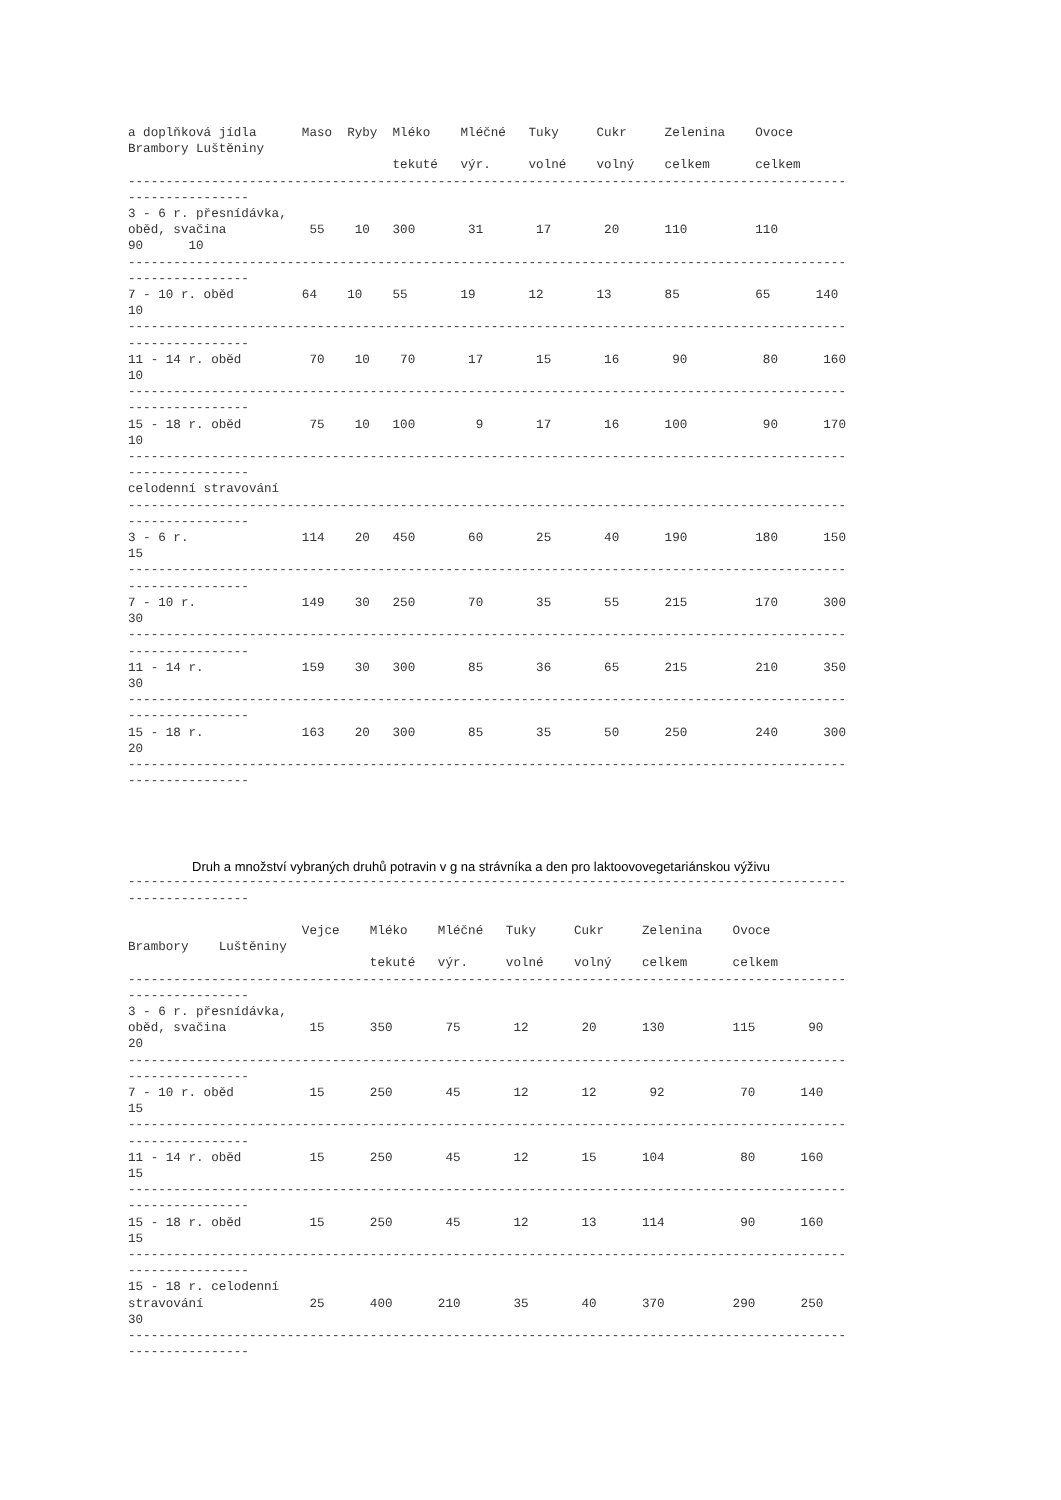a doplňková jídla      Maso  Ryby  Mléko    Mléčné   Tuky     Cukr     Zelenina    Ovoce
Brambory Luštěniny
                                   tekuté   výr.     volné    volný    celkem      celkem
-----------------------------------------------------------------------------------------------
----------------
3 - 6 r. přesnídávka,
oběd, svačina           55    10   300       31       17       20      110         110
90      10
-----------------------------------------------------------------------------------------------
----------------
7 - 10 r. oběd         64    10    55       19       12       13       85          65      140
10
-----------------------------------------------------------------------------------------------
----------------
11 - 14 r. oběd         70    10    70       17       15       16       90          80      160
10
-----------------------------------------------------------------------------------------------
----------------
15 - 18 r. oběd         75    10   100        9       17       16      100          90      170
10
-----------------------------------------------------------------------------------------------
----------------
celodenní stravování
-----------------------------------------------------------------------------------------------
----------------
3 - 6 r.               114    20   450       60       25       40      190         180      150
15
-----------------------------------------------------------------------------------------------
----------------
7 - 10 r.              149    30   250       70       35       55      215         170      300
30
-----------------------------------------------------------------------------------------------
----------------
11 - 14 r.             159    30   300       85       36       65      215         210      350
30
-----------------------------------------------------------------------------------------------
----------------
15 - 18 r.             163    20   300       85       35       50      250         240      300
20
-----------------------------------------------------------------------------------------------
----------------
Druh a množství vybraných druhů potravin v g na strávníka a den pro laktoovovegetariánskou výživu
-----------------------------------------------------------------------------------------------
----------------

                       Vejce    Mléko    Mléčné   Tuky     Cukr     Zelenina    Ovoce
Brambory    Luštěniny
                                tekuté   výr.     volné    volný    celkem      celkem
-----------------------------------------------------------------------------------------------
----------------
3 - 6 r. přesnídávka,
oběd, svačina           15      350       75       12       20      130         115       90
20
-----------------------------------------------------------------------------------------------
----------------
7 - 10 r. oběd          15      250       45       12       12       92          70      140
15
-----------------------------------------------------------------------------------------------
----------------
11 - 14 r. oběd         15      250       45       12       15      104          80      160
15
-----------------------------------------------------------------------------------------------
----------------
15 - 18 r. oběd         15      250       45       12       13      114          90      160
15
-----------------------------------------------------------------------------------------------
----------------
15 - 18 r. celodenní
stravování              25      400      210       35       40      370         290      250
30
-----------------------------------------------------------------------------------------------
----------------